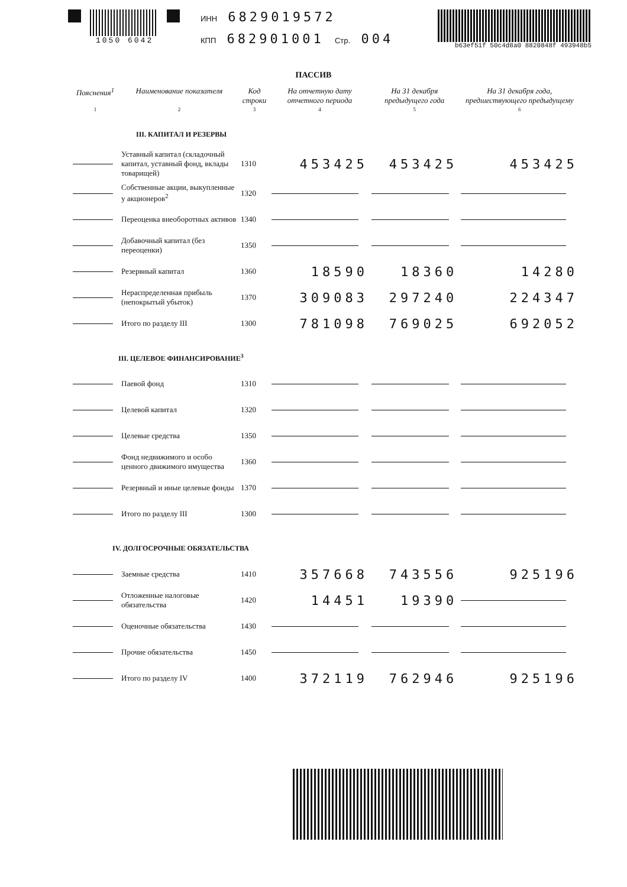1050 6042 ИНН 6829019572
КПП 682901001 Стр. 004
b63ef51f 50c4d8a0 8820848f 493948b5
ПАССИВ
| Пояснения<sup>1</sup> | Наименование показателя | Код строки | На отчетную дату отчетного периода | На 31 декабря предыдущего года | На 31 декабря года, предшествующего предыдущему |
| --- | --- | --- | --- | --- | --- |
| 1 | 2 | 3 | 4 | 5 | 6 |
| III. КАПИТАЛ И РЕЗЕРВЫ | | | | | |
| | Уставный капитал (складочный капитал, уставный фонд, вклады товарищей) | 1310 | 453425 | 453425 | 453425 |
| | Собственные акции, выкупленные у акционеров<sup>2</sup> | 1320 | | | |
| | Переоценка внеоборотных активов | 1340 | | | |
| | Добавочный капитал (без переоценки) | 1350 | | | |
| | Резервный капитал | 1360 | 18590 | 18360 | 14280 |
| | Нераспределенная прибыль (непокрытый убыток) | 1370 | 309083 | 297240 | 224347 |
| | Итого по разделу III | 1300 | 781098 | 769025 | 692052 |
| III. ЦЕЛЕВОЕ ФИНАНСИРОВАНИЕ<sup>3</sup> | | | | | |
| | Паевой фонд | 1310 | | | |
| | Целевой капитал | 1320 | | | |
| | Целевые средства | 1350 | | | |
| | Фонд недвижимого и особо ценного движимого имущества | 1360 | | | |
| | Резервный и иные целевые фонды | 1370 | | | |
| | Итого по разделу III | 1300 | | | |
| IV. ДОЛГОСРОЧНЫЕ ОБЯЗАТЕЛЬСТВА | | | | | |
| | Заемные средства | 1410 | 357668 | 743556 | 925196 |
| | Отложенные налоговые обязательства | 1420 | 14451 | 19390 | |
| | Оценочные обязательства | 1430 | | | |
| | Прочие обязательства | 1450 | | | |
| | Итого по разделу IV | 1400 | 372119 | 762946 | 925196 |